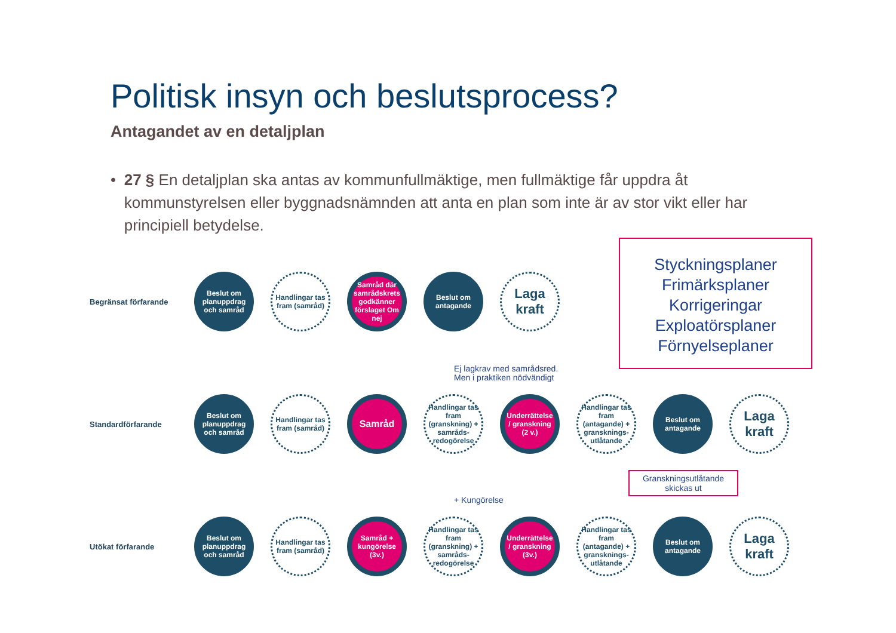Politisk insyn och beslutsprocess?
Antagandet av en detaljplan
• 27 § En detaljplan ska antas av kommunfullmäktige, men fullmäktige får uppdra åt kommunstyrelsen eller byggnadsnämnden att anta en plan som inte är av stor vikt eller har principiell betydelse.
Styckningsplaner
Frimärksplaner
Korrigeringar
Exploatörsplaner
Förnyelseplaner
Begränsat förfarande
Beslut om planuppdrag och samråd
Handlingar tas fram (samråd)
Samråd där samrådskrets godkänner förslaget Om nej
Beslut om antagande
Laga kraft
Ej lagkrav med samrådsred.
Men i praktiken nödvändigt
Standardförfarande
Beslut om planuppdrag och samråd
Handlingar tas fram (samråd)
Samråd
Handlingar tas fram (granskning) + samråds-redogörelse
Underrättelse / granskning (2 v.)
Handlingar tas fram (antagande) + gransknings-utlåtande
Beslut om antagande
Laga kraft
+ Kungörelse
Granskningsutlåtande skickas ut
Utökat förfarande
Beslut om planuppdrag och samråd
Handlingar tas fram (samråd)
Samråd + kungörelse (3v.)
Handlingar tas fram (granskning) + samråds-redogörelse
Underrättelse / granskning (3v.)
Handlingar tas fram (antagande) + gransknings-utlåtande
Beslut om antagande
Laga kraft